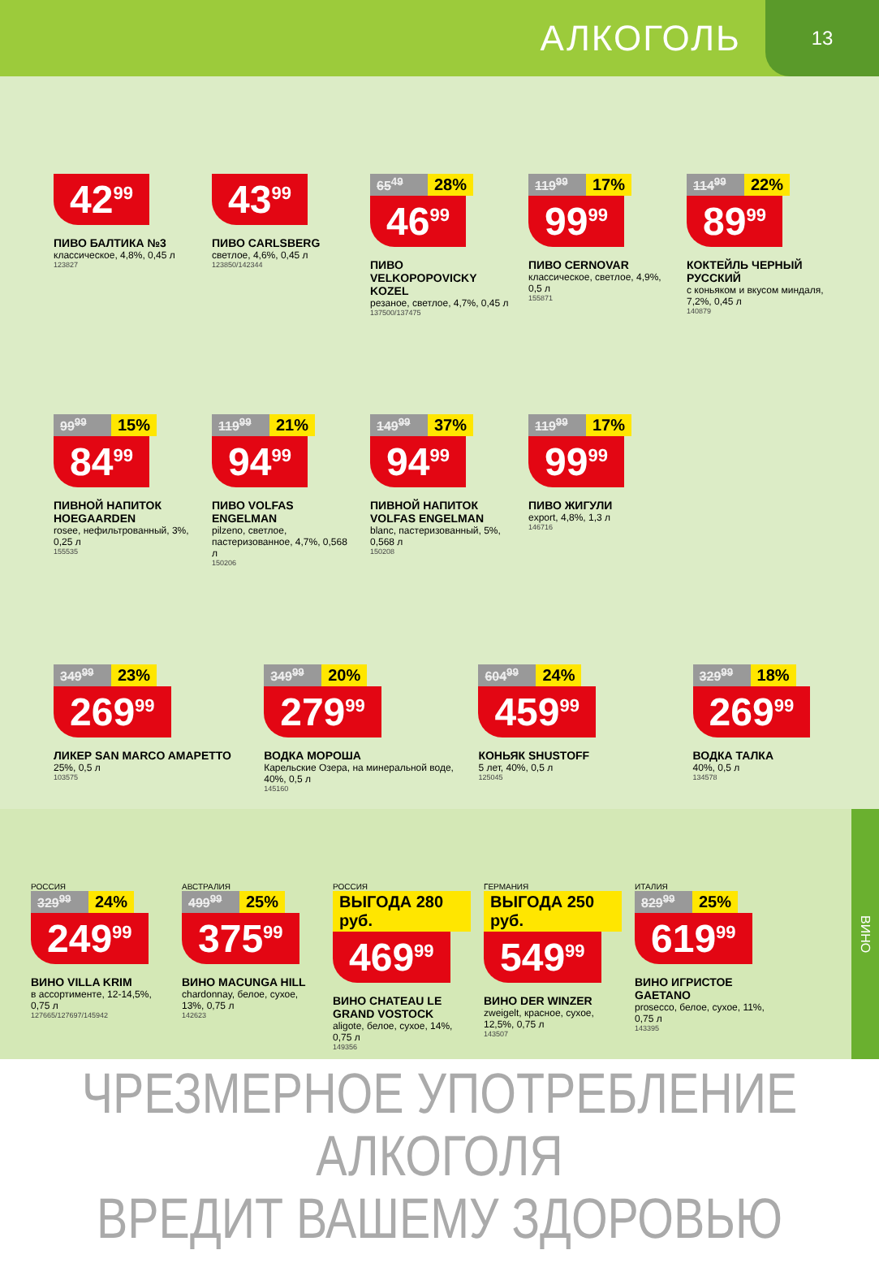АЛКОГОЛЬ
13
42<sup>99</sup>
ПИВО БАЛТИКА №3
классическое, 4,8%, 0,45 л
123827
43<sup>99</sup>
ПИВО CARLSBERG
светлое, 4,6%, 0,45 л
123850/142344
65<sup>49</sup> 28%
46<sup>99</sup>
ПИВО VELKOPOPOVICKY KOZEL
резаное, светлое, 4,7%, 0,45 л
137500/137475
119<sup>99</sup> 17%
99<sup>99</sup>
ПИВО CERNOVAR
классическое, светлое, 4,9%, 0,5 л
155871
114<sup>99</sup> 22%
89<sup>99</sup>
КОКТЕЙЛЬ ЧЕРНЫЙ РУССКИЙ
с коньяком и вкусом миндаля, 7,2%, 0,45 л
140879
99<sup>99</sup> 15%
84<sup>99</sup>
ПИВНОЙ НАПИТОК HOEGAARDEN
rosee, нефильтрованный, 3%, 0,25 л
155535
119<sup>99</sup> 21%
94<sup>99</sup>
ПИВО VOLFAS ENGELMAN
pilzeno, светлое, пастеризованное, 4,7%, 0,568 л
150206
149<sup>99</sup> 37%
94<sup>99</sup>
ПИВНОЙ НАПИТОК VOLFAS ENGELMAN
blanc, пастеризованный, 5%, 0,568 л
150208
119<sup>99</sup> 17%
99<sup>99</sup>
ПИВО ЖИГУЛИ
export, 4,8%, 1,3 л
146716
349<sup>99</sup> 23%
269<sup>99</sup>
ЛИКЕР SAN MARCO AMAPETTO
25%, 0,5 л
103575
349<sup>99</sup> 20%
279<sup>99</sup>
ВОДКА МОРОША
Карельские Озера, на минеральной воде, 40%, 0,5 л
145160
604<sup>99</sup> 24%
459<sup>99</sup>
КОНЬЯК SHUSTOFF
5 лет, 40%, 0,5 л
125045
329<sup>99</sup> 18%
269<sup>99</sup>
ВОДКА ТАЛКА
40%, 0,5 л
134578
РОССИЯ
329<sup>99</sup> 24%
249<sup>99</sup>
ВИНО VILLA KRIM
в ассортименте, 12-14,5%, 0,75 л
127665/127697/145942
АВСТРАЛИЯ
499<sup>99</sup> 25%
375<sup>99</sup>
ВИНО MACUNGA HILL
chardonnay, белое, сухое, 13%, 0,75 л
142623
РОССИЯ
ВЫГОДА 280 руб.
469<sup>99</sup>
ВИНО CHATEAU LE GRAND VOSTOCK
aligote, белое, сухое, 14%, 0,75 л
149356
ГЕРМАНИЯ
ВЫГОДА 250 руб.
549<sup>99</sup>
ВИНО DER WINZER
zweigelt, красное, сухое, 12,5%, 0,75 л
143507
ИТАЛИЯ
829<sup>99</sup> 25%
619<sup>99</sup>
ВИНО ИГРИСТОЕ GAETANO
prosecco, белое, сухое, 11%, 0,75 л
143395
ВИНО
ЧРЕЗМЕРНОЕ УПОТРЕБЛЕНИЕ АЛКОГОЛЯ
ВРЕДИТ ВАШЕМУ ЗДОРОВЬЮ